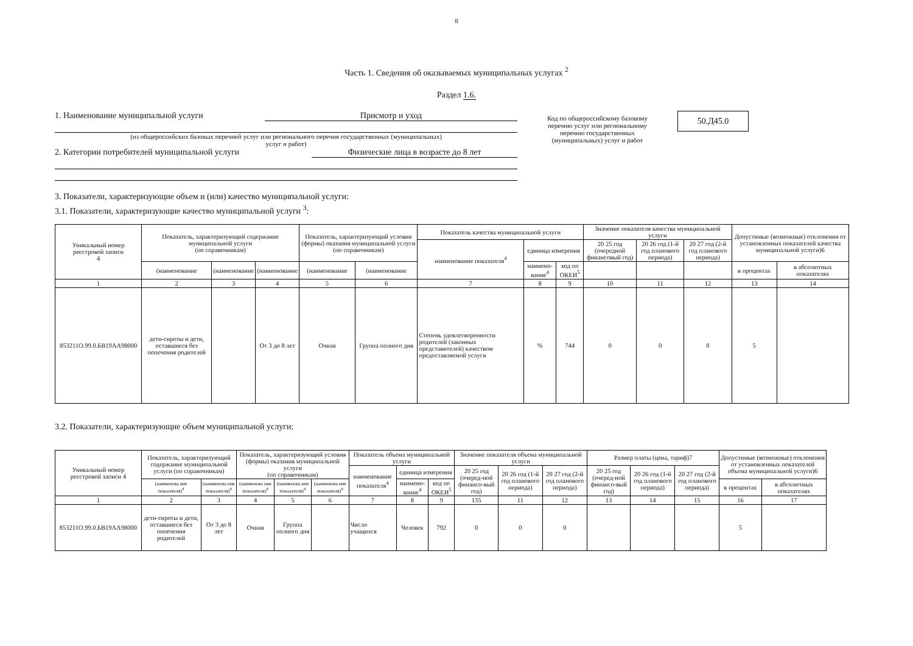8
Часть 1. Сведения об оказываемых муниципальных услугах <sup>2</sup>
Раздел 1.6.
1. Наименование муниципальной услуги Присмотр и уход
(из общероссийских базовых перечней услуг или регионального перечня государственных (муниципальных)
услуг и работ)
2. Категории потребителей муниципальной услуги Физические лица в возрасте до 8 лет
Код по общероссийскому базовому перечню услуг или региональному перечню государственных (муниципальных) услуг и работ
50.Д45.0
3. Показатели, характеризующие объем и (или) качество муниципальной услуги:
3.1. Показатели, характеризующие качество муниципальной услуги <sup>3</sup>:
| Уникальный номер реестровой записи 4 | Показатель, характеризующий содержание муниципальной услуги (по справочникам) | | | Показатель, характеризующий условия (формы) оказания муниципальной услуги (по справочникам) | | Показатель качества муниципальной услуги | | | Значение показателя качества муниципальной услуги | | | Допустимые (возможные) отклонения от установленных показателей качества муниципальной услуги)6 | |
| --- | --- | --- | --- | --- | --- | --- | --- | --- | --- | --- | --- | --- | --- |
| | | | | | | наименование показателя<sup>4</sup> | единица измерения | | 20 25 год (очередной финансовый год) | 20 26 год (1-й год планового периода) | 20 27 год (2-й год планового периода) | | |
| | (наименование | (наименование | (наименование | (наименование | (наименование | | наимено-вание<sup>4</sup> | код по ОКЕИ<sup>5</sup> | | | | в процентах | в абсолютных показателях |
| 1 | 2 | 3 | 4 | 5 | 6 | 7 | 8 | 9 | 10 | 11 | 12 | 13 | 14 |
| 853211О.99.0.БВ19АА98000 | дети-сироты и дети, оставшиеся без попечения родителей | | От 3 до 8 лет | Очная | Группа полного дня | Степень удовлетворенности родителей (законных представителей) качеством предоставляемой услуги | % | 744 | 0 | 0 | 0 | 5 | |
3.2. Показатели, характеризующие объем муниципальной услуги:
| Уникальный номер реестровой записи 4 | Показатель, характеризующий содержание муниципальной услуги (по справочникам) | | Показатель, характеризующий условия (формы) оказания муниципальной услуги (по справочникам) | | | Показатель объема муниципальной услуги | | | Значение показателя объема муниципальной услуги | | | Размер платы (цена, тариф)7 | | | Допустимые (возможные) отклонения от установленных показателей объема муниципальной услуги)6 | |
| --- | --- | --- | --- | --- | --- | --- | --- | --- | --- | --- | --- | --- | --- | --- | --- | --- |
| | | | | | | наименование показателя<sup>4</sup> | единица измерения | | 20 25 год (очеред-ной финансо-вый год) | 20 26 год (1-й год планового периода) | 20 27 год (2-й год планового периода) | 20 25 год (очеред-ной финансо-вый год) | 20 26 год (1-й год планового периода) | 20 27 год (2-й год планового периода) | | |
| | (наименова ние показателя)<sup>4</sup> | (наименова ние показателя)<sup>4</sup> | (наименова ние показателя)<sup>4</sup> | (наименова ние показателя)<sup>4</sup> | (наименова ние показателя)<sup>4</sup> | | наимено-вание<sup>4</sup> | код по ОКЕИ<sup>5</sup> | | | | | | | в процентах | в абсолютных показателях |
| 1 | 2 | 3 | 4 | 5 | 6 | 7 | 8 | 9 | 135 | 11 | 12 | 13 | 14 | 15 | 16 | 17 |
| 853211О.99.0.БВ19АА98000 | дети-сироты и дети, оставшиеся без попечения родителей | От 3 до 8 лет | Очная | Группа полного дня | | Число учащихся | Человек | 792 | 0 | 0 | 0 | | | | 5 | |